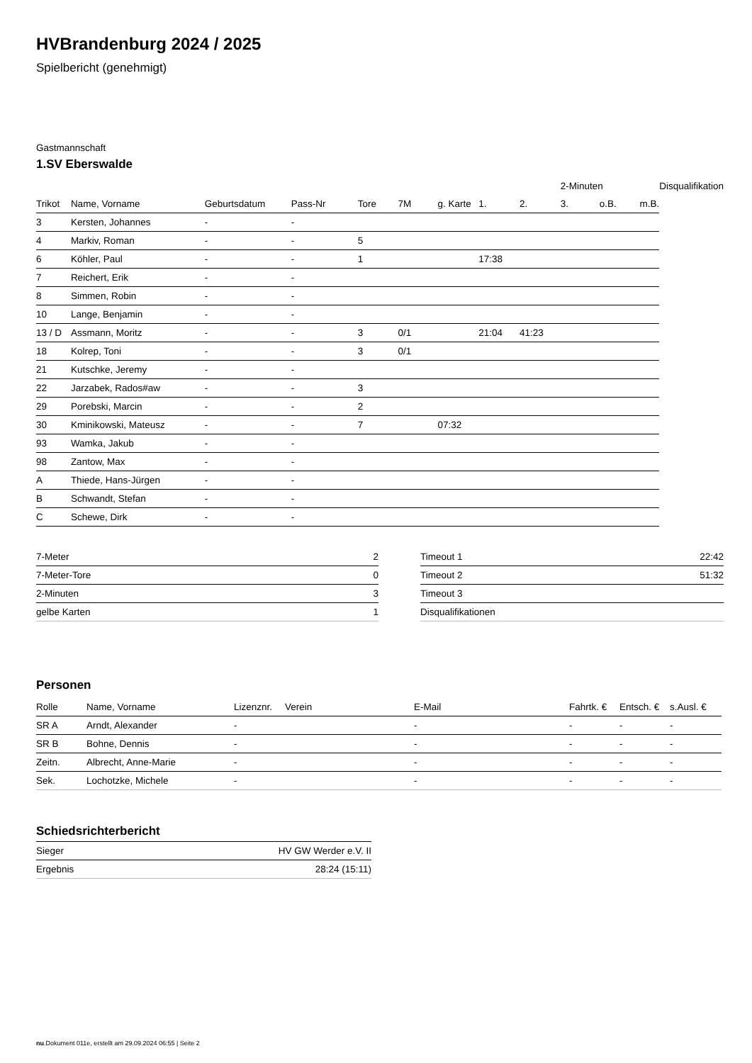HVBrandenburg 2024 / 2025
Spielbericht (genehmigt)
Gastmannschaft
1.SV Eberswalde
| | | | | | | | | | 2-Minuten | | | Disqualifikation |
| --- | --- | --- | --- | --- | --- | --- | --- | --- | --- | --- | --- | --- |
| Trikot | Name, Vorname | Geburtsdatum | Pass-Nr | Tore | 7M | g. Karte | 1. | 2. | 3. | o.B. | m.B. | |
| 3 | Kersten, Johannes | - | - | | | | | | | | | |
| 4 | Markiv, Roman | - | - | 5 | | | | | | | | |
| 6 | Köhler, Paul | - | - | 1 | | | 17:38 | | | | | |
| 7 | Reichert, Erik | - | - | | | | | | | | | |
| 8 | Simmen, Robin | - | - | | | | | | | | | |
| 10 | Lange, Benjamin | - | - | | | | | | | | | |
| 13 / D | Assmann, Moritz | - | - | 3 | 0/1 | | 21:04 | 41:23 | | | | |
| 18 | Kolrep, Toni | - | - | 3 | 0/1 | | | | | | | |
| 21 | Kutschke, Jeremy | - | - | | | | | | | | | |
| 22 | Jarzabek, Rados#aw | - | - | 3 | | | | | | | | |
| 29 | Porebski, Marcin | - | - | 2 | | | | | | | | |
| 30 | Kminikowski, Mateusz | - | - | 7 | | 07:32 | | | | | | |
| 93 | Wamka, Jakub | - | - | | | | | | | | | |
| 98 | Zantow, Max | - | - | | | | | | | | | |
| A | Thiede, Hans-Jürgen | - | - | | | | | | | | | |
| B | Schwandt, Stefan | - | - | | | | | | | | | |
| C | Schewe, Dirk | - | - | | | | | | | | | |
| 7-Meter | 2 |
| 7-Meter-Tore | 0 |
| 2-Minuten | 3 |
| gelbe Karten | 1 |
| Timeout 1 | 22:42 |
| Timeout 2 | 51:32 |
| Timeout 3 | |
| Disqualifikationen | |
Personen
| Rolle | Name, Vorname | Lizenznr. | Verein | E-Mail | Fahrtk. € | Entsch. € | s.Ausl. € |
| --- | --- | --- | --- | --- | --- | --- | --- |
| SR A | Arndt, Alexander | - | | - | - | - | - |
| SR B | Bohne, Dennis | - | | - | - | - | - |
| Zeitn. | Albrecht, Anne-Marie | - | | - | - | - | - |
| Sek. | Lochotzke, Michele | - | | - | - | - | - |
Schiedsrichterbericht
| Sieger | HV GW Werder e.V. II |
| Ergebnis | 28:24 (15:11) |
nu.Dokument 011e, erstellt am 29.09.2024 06:55 | Seite 2